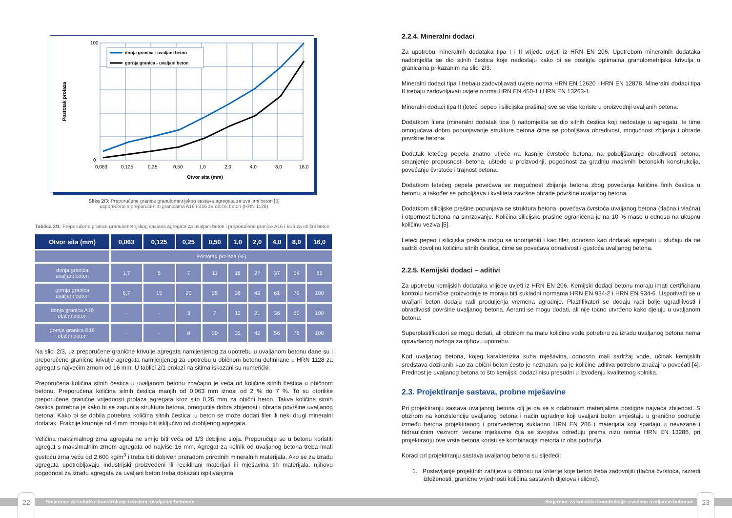100
0
0,063
0,125
0,25
0,50
1,0
2,0
4,0
8,0
16,0
Otvor sita (mm)
Postotak prolaza
donja granica - uvaljani beton
gornja granica - uvaljani beton
Slika 2/3: Preporučene granice granulometrijskog sastava agregata za uvaljani beton [5]
uspoređene s preporučenim granicama A16 i B16 za obični beton (HRN 1128)
Tablica 2/1: Preporučene granice granulometrijskog sastava agregata za uvaljani beton i preporučene granice A16 i B16 za obični beton
| Otvor sita (mm) | 0,063 | 0,125 | 0,25 | 0,50 | 1,0 | 2,0 | 4,0 | 8,0 | 16,0 |
| --- | --- | --- | --- | --- | --- | --- | --- | --- | --- |
| | Postotak prolaza (%) | | | | | | | | |
| donja granica uvaljani beton | 1,7 | 5 | 7 | 11 | 18 | 27 | 37 | 54 | 85 |
| gornja granica uvaljani beton | 6,7 | 15 | 20 | 25 | 36 | 49 | 61 | 79 | 100 |
| donja granica A16 obični beton | - | - | 3 | 7 | 12 | 21 | 36 | 60 | 100 |
| gornja granica B16 obični beton | - | - | 8 | 20 | 32 | 42 | 56 | 76 | 100 |
Na slici 2/3, uz preporučene granične krivulje agregata namijenjenog za upotrebu u uvaljanom betonu dane su i preporučene granične krivulje agregata namijenjenog za upotrebu u običnom betonu definirane u HRN 1128 za agregat s najvećim zrnom od 16 mm. U tablici 2/1 prolazi na sitima iskazani su numerički.
Preporučena količina sitnih čestica u uvaljanom betonu značajno je veća od količine sitnih čestica u običnom betonu. Preporučena količina sitnih čestica manjih od 0,063 mm iznosi od 2 % do 7 %. To su otprilike preporučene granične vrijednosti prolaza agregata kroz sito 0,25 mm za obični beton. Takva količina sitnih čestica potrebna je kako bi se zapunila struktura betona, omogućila dobra zbijenost i obrada površine uvaljanog betona. Kako bi se dobila potrebna količina sitnih čestica, u beton se može dodati filer ili neki drugi mineralni dodatak. Frakcije krupnije od 4 mm moraju biti isključivo od drobljenog agregata.
Veličina maksimalnog zrna agregata ne smije biti veća od 1/3 debljine sloja. Preporučuje se u betonu koristiti agregat s maksimalnim zrnom agregata od najviše 16 mm. Agregat za kolnik od uvaljanog betona treba imati gustoću zrna veću od 2.600 kg/m<sup>3</sup> i treba biti dobiven preradom prirodnih mineralnih materijala. Ako se za izradu agregata upotrebljavaju industrijski proizvedeni ili reciklirani materijali ili mješavina tih materijala, njihovu pogodnost za izradu agregata za uvaljani beton treba dokazati ispitivanjima.
2.2.4. Mineralni dodaci
Za upotrebu mineralnih dodataka tipa I i II vrijede uvjeti iz HRN EN 206. Upotrebom mineralnih dodataka nadomješta se dio sitnih čestica koje nedostaju kako bi se postigla optimalna granulometrijska krivulja u granicama prikazanim na slici 2/3.
Mineralni dodaci tipa I trebaju zadovoljavati uvjete norma HRN EN 12620 i HRN EN 12878. Mineralni dodaci tipa II trebaju zadovoljavati uvjete norma HRN EN 450-1 i HRN EN 13263-1.
Mineralni dodaci tipa II (leteći pepeo i silicijska prašina) sve se više koriste u proizvodnji uvaljanih betona.
Dodatkom filera (mineralni dodatak tipa I) nadomješta se dio sitnih čestica koji nedostaje u agregatu, te time omogućava dobro popunjavanje strukture betona čime se poboljšava obradivost, mogućnost zbijanja i obrade površine betona.
Dodatak letećeg pepela znatno utječe na kasnije čvrstoće betona, na poboljšavanje obradivosti betona, smanjenje propusnosti betona, uštede u proizvodnji, pogodnost za gradnju masivnih betonskih konstrukcija, povećanje čvrstoće i trajnost betona.
Dodatkom letećeg pepela povećava se mogućnost zbijanja betona zbog povećanja količine finih čestica u betonu, a također se poboljšava i kvaliteta završne obrade površine uvaljanog betona.
Dodatkom silicijske prašine popunjava se struktura betona, povećava čvrstoća uvaljanog betona (tlačna i vlačna) i otpornost betona na smrzavanje. Količina silicijske prašine ograničena je na 10 % mase u odnosu na ukupnu količinu veziva [5].
Leteći pepeo i silicijska prašina mogu se upotrijebiti i kao filer, odnosno kao dodatak agregatu u slučaju da ne sadrži dovoljnu količinu sitnih čestica, čime se povećava obradivost i gustoća uvaljanog betona.
2.2.5. Kemijski dodaci – aditivi
Za upotrebu kemijskih dodataka vrijede uvjeti iz HRN EN 206. Kemijski dodaci betonu moraju imati certificiranu kontrolu tvorničke proizvodnje te moraju biti sukladni normama HRN EN 934-2 i HRN EN 934-6. Usporivači se u uvaljani beton dodaju radi produljenja vremena ugradnje. Plastifikatori se dodaju radi bolje ugradljivosti i obradivosti površine uvaljanog betona. Aeranti se mogu dodati, ali nije točno utvrđeno kako djeluju u uvaljanom betonu.
Superplastifikatori se mogu dodati, ali obzirom na malu količinu vode potrebnu za izradu uvaljanog betona nema opravdanog razloga za njihovu upotrebu.
Kod uvaljanog betona, kojeg karakterizira suha mješavina, odnosno mali sadržaj vode, učinak kemijskih sredstava doziranih kao za obični beton često je neznatan, pa je količine aditiva potrebno značajno povećati [4]. Prednost je uvaljanog betona to što kemijski dodaci nisu presudni u izvođenju kvalitetnog kolnika.
2.3. Projektiranje sastava, probne mješavine
Pri projektiranju sastava uvaljanog betona cilj je da se s odabranim materijalima postigne najveća zbijenost. S obzirom na konzistenciju uvaljanog betona i način ugradnje koji uvaljani beton smještaju u granično područje između betona projektiranog i proizvedenog sukladno HRN EN 206 i materijala koji spadaju u nevezane i hidrauličnim vezivom vezane mješavine čija se svojstva određuju prema nizu norma HRN EN 13286, pri projektiranju ove vrste betona koristi se kombinacija metoda iz oba područja.
Koraci pri projektiranju sastava uvaljanog betona su sljedeći:
1. Postavljanje projektnih zahtjeva u odnosu na kriterije koje beton treba zadovoljiti (tlačna čvrstoća, razredi izloženosti, granične vrijednosti količina sastavnih dijelova i slično).
Smjernice za kolničke konstrukcije izvedene uvaljanim betonom Smjernice za kolničke konstrukcije izvedene uvaljanim betonom
22 23